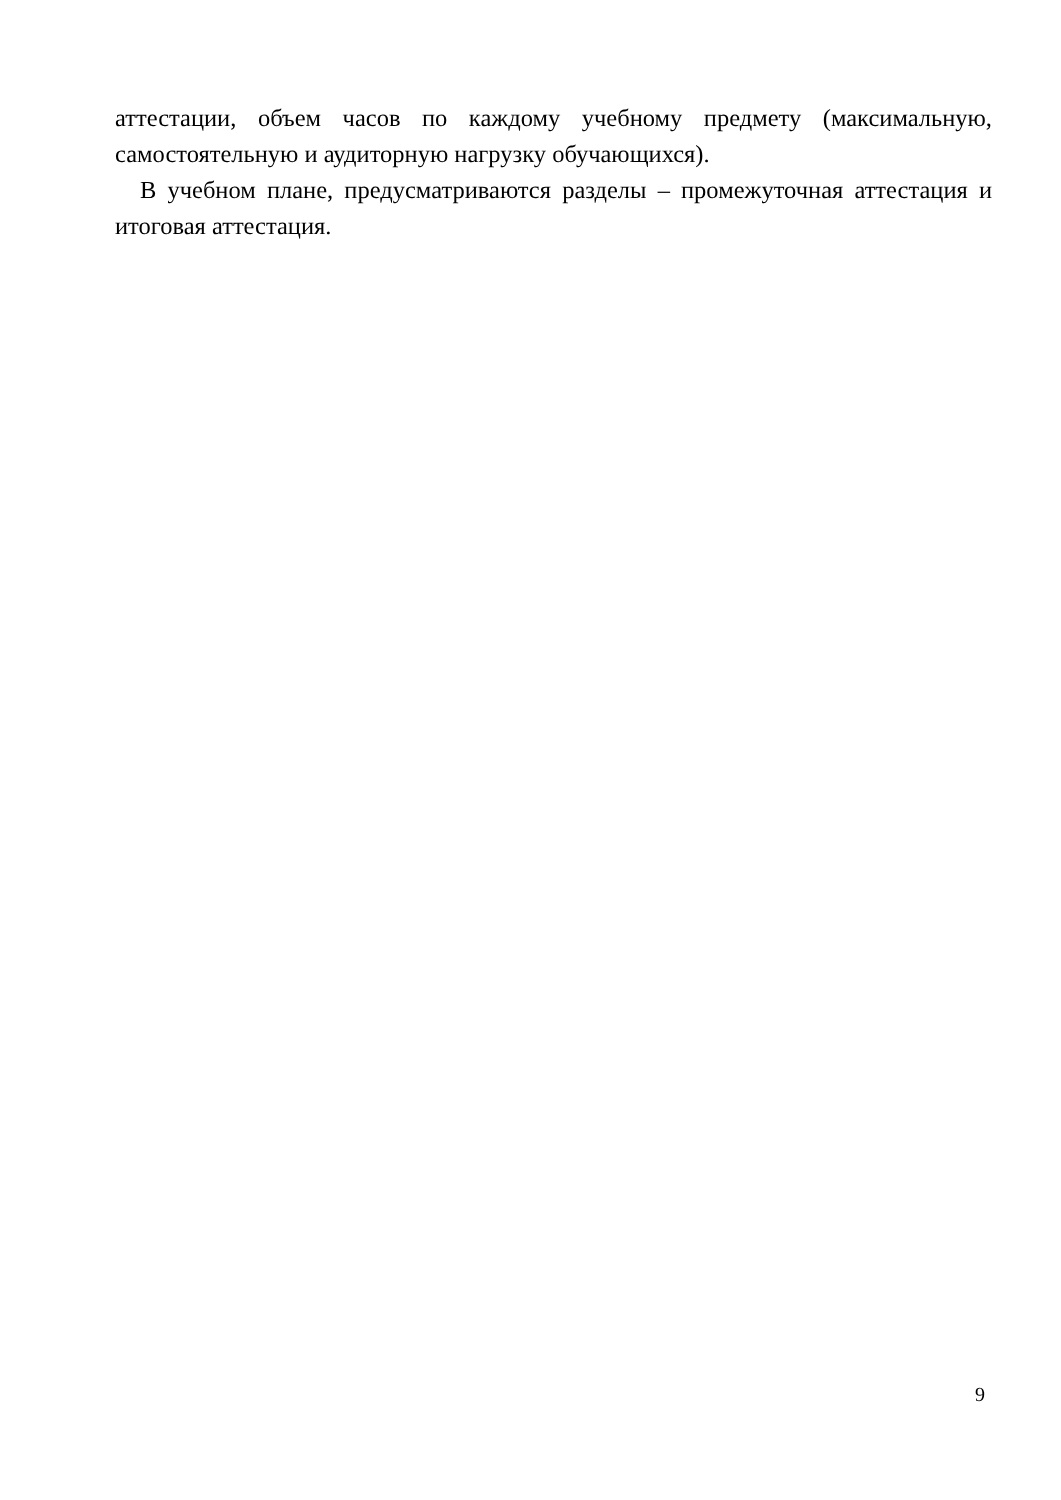аттестации, объем часов по каждому учебному предмету (максимальную,
самостоятельную и аудиторную нагрузку обучающихся).
В учебном плане, предусматриваются разделы – промежуточная аттестация и итоговая аттестация.
9